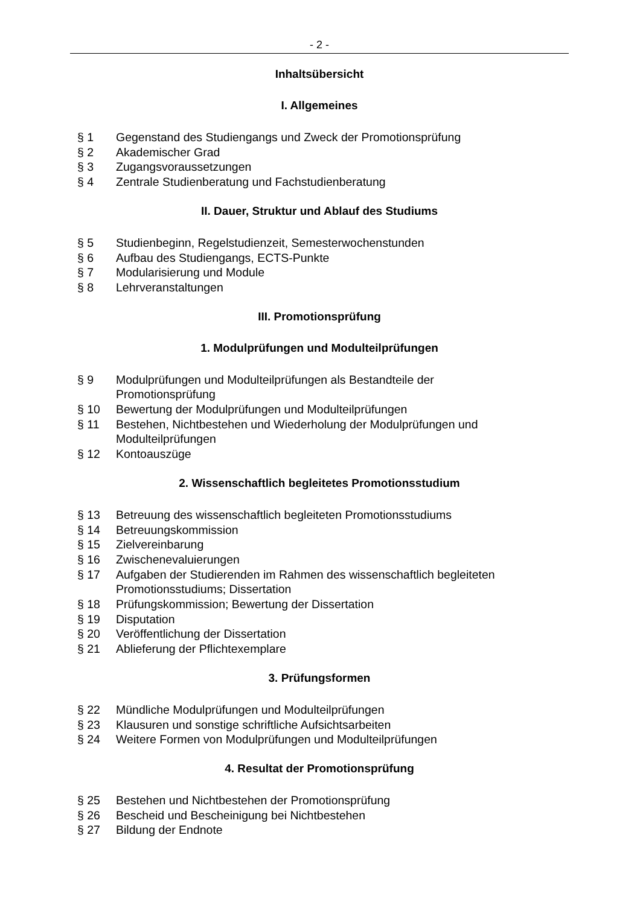- 2 -
Inhaltsübersicht
I. Allgemeines
§ 1 Gegenstand des Studiengangs und Zweck der Promotionsprüfung
§ 2 Akademischer Grad
§ 3 Zugangsvoraussetzungen
§ 4 Zentrale Studienberatung und Fachstudienberatung
II. Dauer, Struktur und Ablauf des Studiums
§ 5 Studienbeginn, Regelstudienzeit, Semesterwochenstunden
§ 6 Aufbau des Studiengangs, ECTS-Punkte
§ 7 Modularisierung und Module
§ 8 Lehrveranstaltungen
III. Promotionsprüfung
1. Modulprüfungen und Modulteilprüfungen
§ 9 Modulprüfungen und Modulteilprüfungen als Bestandteile der
Promotionsprüfung
§ 10 Bewertung der Modulprüfungen und Modulteilprüfungen
§ 11 Bestehen, Nichtbestehen und Wiederholung der Modulprüfungen und
Modulteilprüfungen
§ 12 Kontoauszüge
2. Wissenschaftlich begleitetes Promotionsstudium
§ 13 Betreuung des wissenschaftlich begleiteten Promotionsstudiums
§ 14 Betreuungskommission
§ 15 Zielvereinbarung
§ 16 Zwischenevaluierungen
§ 17 Aufgaben der Studierenden im Rahmen des wissenschaftlich begleiteten
Promotionsstudiums; Dissertation
§ 18 Prüfungskommission; Bewertung der Dissertation
§ 19 Disputation
§ 20 Veröffentlichung der Dissertation
§ 21 Ablieferung der Pflichtexemplare
3. Prüfungsformen
§ 22 Mündliche Modulprüfungen und Modulteilprüfungen
§ 23 Klausuren und sonstige schriftliche Aufsichtsarbeiten
§ 24 Weitere Formen von Modulprüfungen und Modulteilprüfungen
4. Resultat der Promotionsprüfung
§ 25 Bestehen und Nichtbestehen der Promotionsprüfung
§ 26 Bescheid und Bescheinigung bei Nichtbestehen
§ 27 Bildung der Endnote